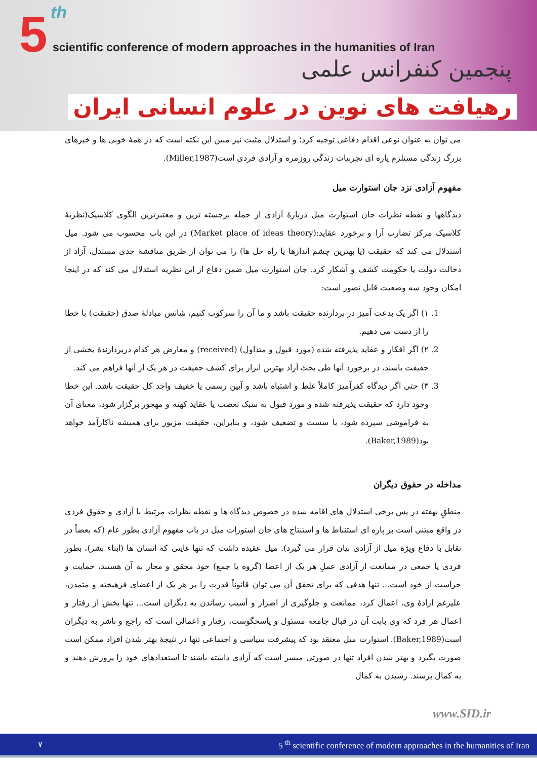5 th
scientific conference of modern approaches in the humanities of Iran
پنجمین کنفرانس علمی
رهیافت های نوین در علوم انسانی ایران
می توان به عنوان نوعی اقدام دفاعی توجیه کرد؛ و استدلال مثبت نیز مبین این نکته است که در همهٔ خوبی ها و خیرهای بزرگ زندگی مستلزم پاره ای تجربیات زندگی روزمره و آزادی فردی است(Miller,1987).
مفهوم آزادی نزد جان استوارت میل
دیدگاهها و نقطه نظرات جان استوارت میل دربارهٔ آزادی از جمله برجسته ترین و معتبرترین الگوی کلاسیک(نظریهٔ کلاسیک مرکز تضارب آرا و برخورد عقاید:(Market place of ideas theory) در این باب محسوب می شود. میل استدلال می کند که حقیقت (یا بهترین چشم اندازها یا راه حل ها) را می توان از طریق مناقشهٔ جدی مستدل، آزاد از دخالت دولت یا حکومت کشف و آشکار کرد. جان استوارت میل ضمن دفاع از این نظریه استدلال می کند که در اینجا امکان وجود سه وضعیت قابل تصور است:
1. ۱) اگر یک بدعت آمیز در بردارنده حقیقت باشد و ما آن را سرکوب کنیم، شانس مبادلهٔ صدق (حقیقت) با خطا را از دست می دهیم.
2. ۲) اگر افکار و عقاید پذیرفته شده (مورد قبول و متداول) (received) و معارض هر کدام دربردارندهٔ بخشی از حقیقت باشند، در برخورد آنها طی بحث آزاد بهترین ابزار برای کشف حقیقت در هر یک از آنها فراهم می کند.
3. ۳) حتی اگر دیدگاه کفرآمیز کاملاً غلط و اشتباه باشد و آیین رسمی یا خفیف واجد کل حقیقت باشد. این خطا وجود دارد که حقیقت پذیرفته شده و مورد قبول به سبک تعصب یا عقاید کهنه و مهجور برگزار شود، معنای آن به فراموشی سپرده شود، یا سست و تضعیف شود، و بنابراین، حقیقت مزبور برای همیشه ناکارآمد خواهد بود(Baker,1989).
مداخله در حقوق دیگران
منطقِ نهفته در پس برخی استدلال های اقامه شده در خصوص دیدگاه ها و نقطه نظرات مرتبط با آزادی و حقوق فردی در واقع مبتنی است بر پاره ای استنباط ها و استنتاج های جان استورات میل در باب مفهوم آزادی بطور عام (که بعضاً در تقابل با دفاع ویژهٔ میل از آزادی بیان قرار می گیرد). میل عقیده داشت که تنها غایتی که انسان ها (ابناء بشر)، بطور فردی یا جمعی در ممانعت از آزادی عملِ هر یک از اعضا (گروه یا جمع) خود محقق و مجاز به آن هستند، حمایت و حراست از خود است... تنها هدفی که برای تحقق آن می توان قانوناً قدرت را بر هر یک از اعضای فرهیخته و متمدن، علیرغم ارادهٔ وی، اعمال کرد، ممانعت و جلوگیری از اضرار و آسیب رساندن به دیگران است... تنها بخش از رفتار و اعمال هر فرد که وی بابت آن در قبال جامعه مسئول و پاسخگوست، رفتار و اعمالی است که راجع و ناشر به دیگران است(Baker,1989). استوارت میل معتقد بود که پیشرفت سیاسی و اجتماعی تنها در نتیجهٔ بهتر شدن افراد ممکن است صورت بگیرد و بهتر شدن افراد تنها در صورتی میسر است که آزادی داشته باشند تا استعدادهای خود را پرورش دهند و به کمال برسند. رسیدن به کمال
www.SID.ir
۷ 5 <sup>th</sup> scientific conference of modern approaches in the humanities of Iran